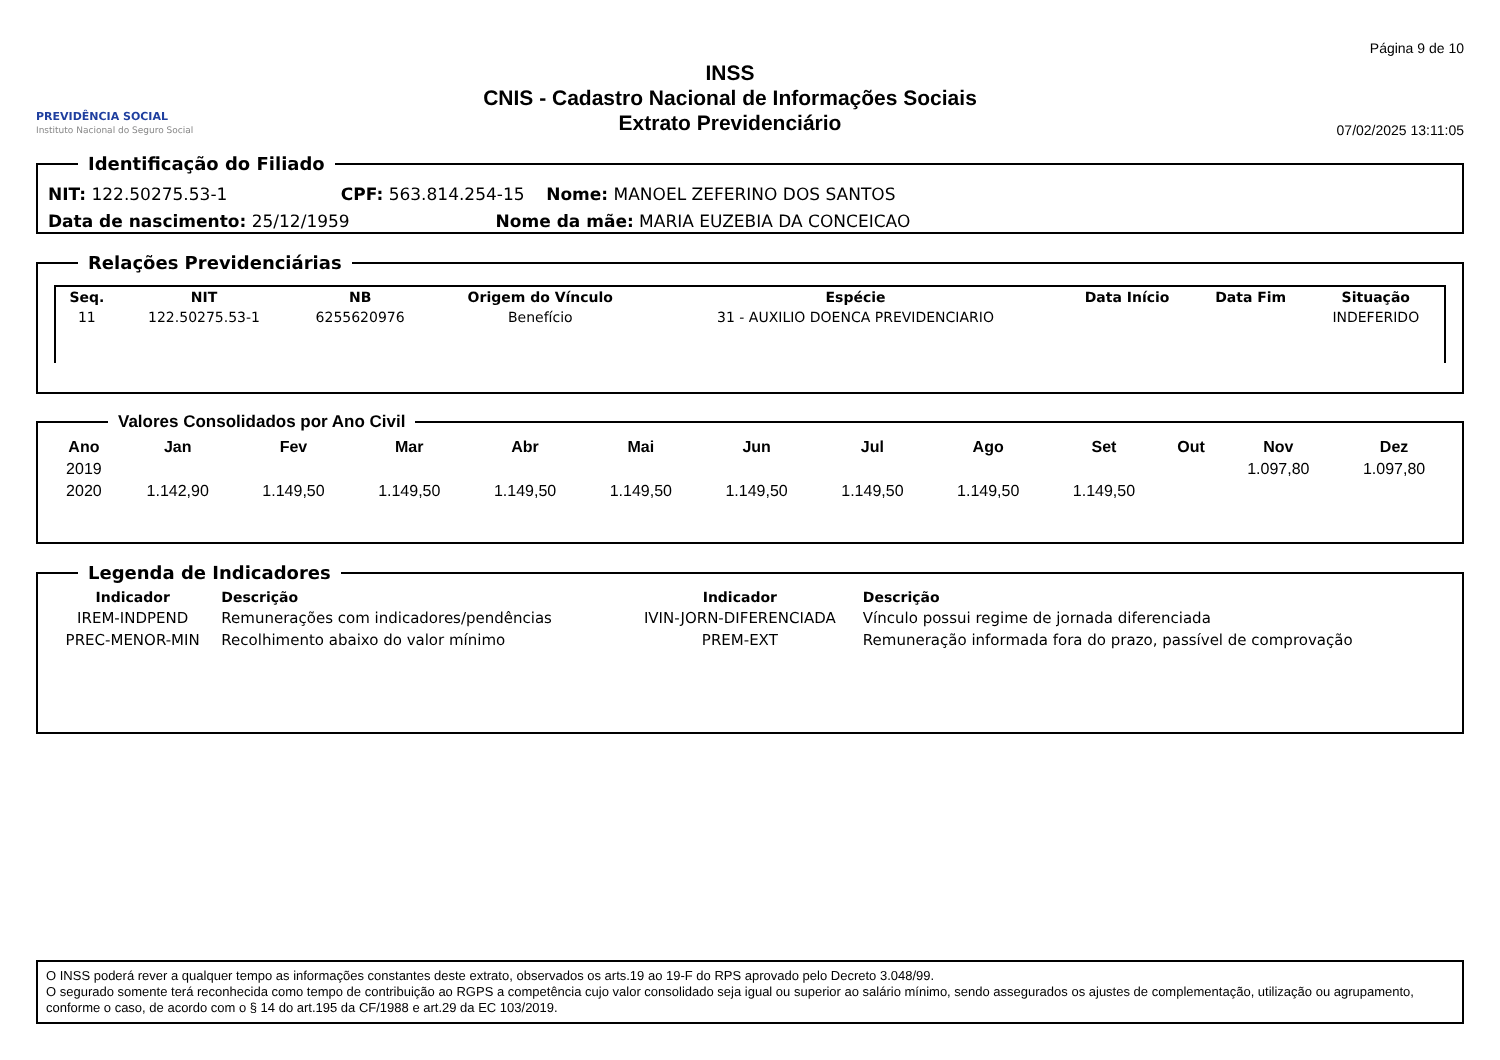PREVIDÊNCIA SOCIAL
Instituto Nacional do Seguro Social
INSS
CNIS - Cadastro Nacional de Informações Sociais
Extrato Previdenciário
Página 9 de 10
07/02/2025 13:11:05
Identificação do Filiado
NIT: 122.50275.53-1 CPF: 563.814.254-15 Nome: MANOEL ZEFERINO DOS SANTOS
Data de nascimento: 25/12/1959 Nome da mãe: MARIA EUZEBIA DA CONCEICAO
Relações Previdenciárias
| Seq. | NIT | NB | Origem do Vínculo | Espécie | Data Início | Data Fim | Situação |
| --- | --- | --- | --- | --- | --- | --- | --- |
| 11 | 122.50275.53-1 | 6255620976 | Benefício | 31 - AUXILIO DOENCA PREVIDENCIARIO | | | INDEFERIDO |
Valores Consolidados por Ano Civil
| Ano | Jan | Fev | Mar | Abr | Mai | Jun | Jul | Ago | Set | Out | Nov | Dez |
| --- | --- | --- | --- | --- | --- | --- | --- | --- | --- | --- | --- | --- |
| 2019 | | | | | | | | | | | 1.097,80 | 1.097,80 |
| 2020 | 1.142,90 | 1.149,50 | 1.149,50 | 1.149,50 | 1.149,50 | 1.149,50 | 1.149,50 | 1.149,50 | 1.149,50 | | | |
Legenda de Indicadores
| Indicador | Descrição | Indicador | Descrição |
| --- | --- | --- | --- |
| IREM-INDPEND | Remunerações com indicadores/pendências | IVIN-JORN-DIFERENCIADA | Vínculo possui regime de jornada diferenciada |
| PREC-MENOR-MIN | Recolhimento abaixo do valor mínimo | PREM-EXT | Remuneração informada fora do prazo, passível de comprovação |
O INSS poderá rever a qualquer tempo as informações constantes deste extrato, observados os arts.19 ao 19-F do RPS aprovado pelo Decreto 3.048/99.
O segurado somente terá reconhecida como tempo de contribuição ao RGPS a competência cujo valor consolidado seja igual ou superior ao salário mínimo, sendo assegurados os ajustes de complementação, utilização ou agrupamento, conforme o caso, de acordo com o § 14 do art.195 da CF/1988 e art.29 da EC 103/2019.